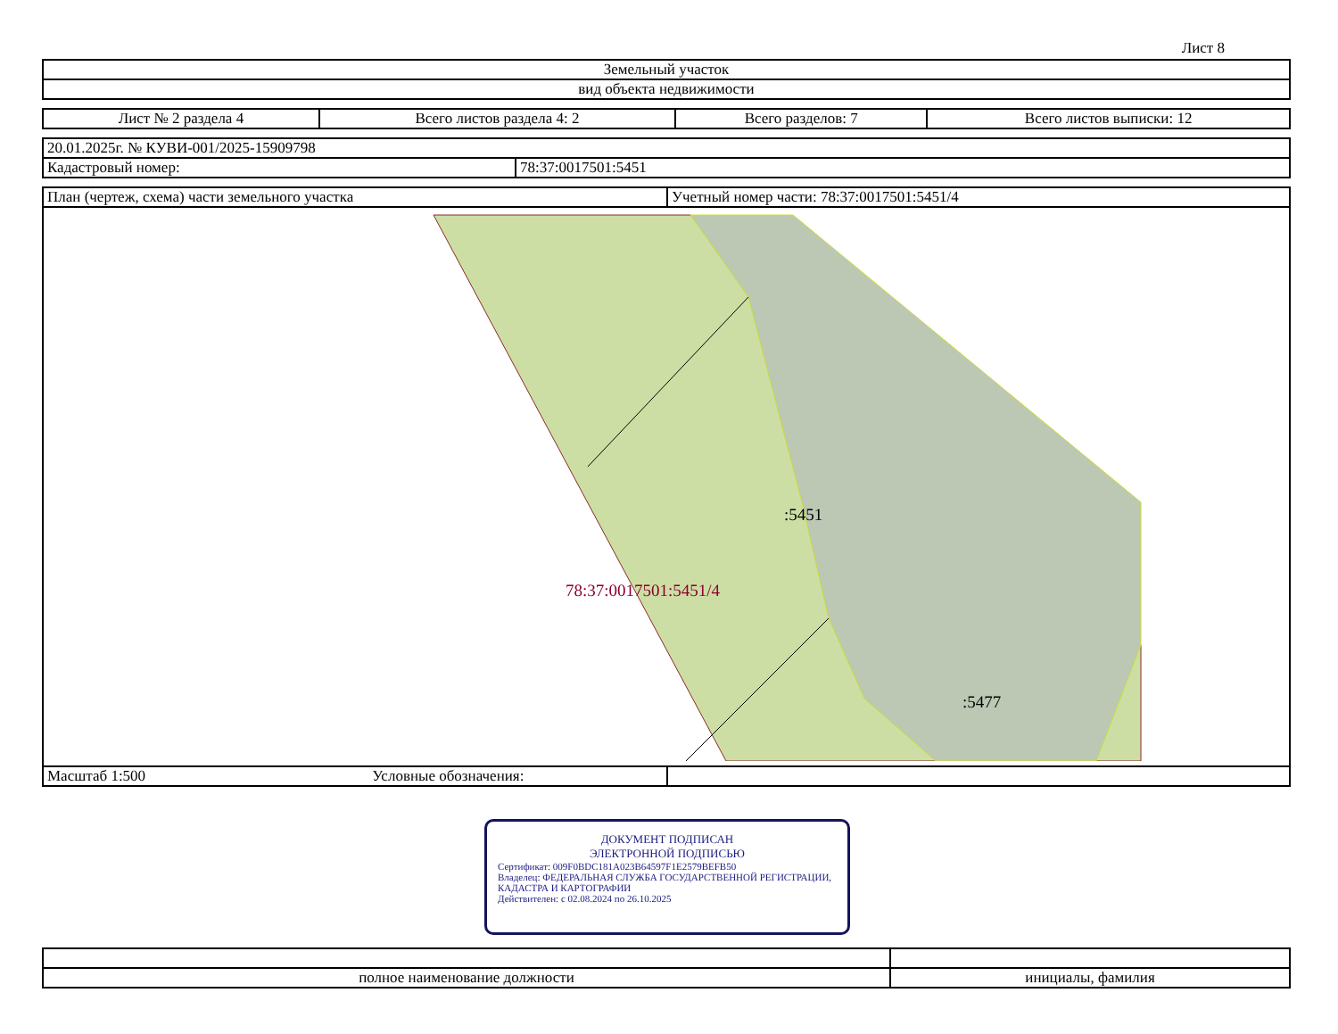Лист 8
| Земельный участок |
| вид объекта недвижимости |
| Лист № 2 раздела 4 | Всего листов раздела 4: 2 | Всего разделов: 7 | Всего листов выписки: 12 |
| 20.01.2025г. № КУВИ-001/2025-15909798 | |
| Кадастровый номер: | 78:37:0017501:5451 |
| План (чертеж, схема) части земельного участка | Учетный номер части: 78:37:0017501:5451/4 |
| :5451 78:37:0017501:5451/4 :5477 | |
| Масштаб 1:500 Условные обозначения: | |
| полное наименование должности | инициалы, фамилия |
ДОКУМЕНТ ПОДПИСАН
ЭЛЕКТРОННОЙ ПОДПИСЬЮ
Сертификат: 009F0BDC181A023B64597F1E2579BEFB50
Владелец: ФЕДЕРАЛЬНАЯ СЛУЖБА ГОСУДАРСТВЕННОЙ РЕГИСТРАЦИИ, КАДАСТРА И КАРТОГРАФИИ
Действителен: с 02.08.2024 по 26.10.2025